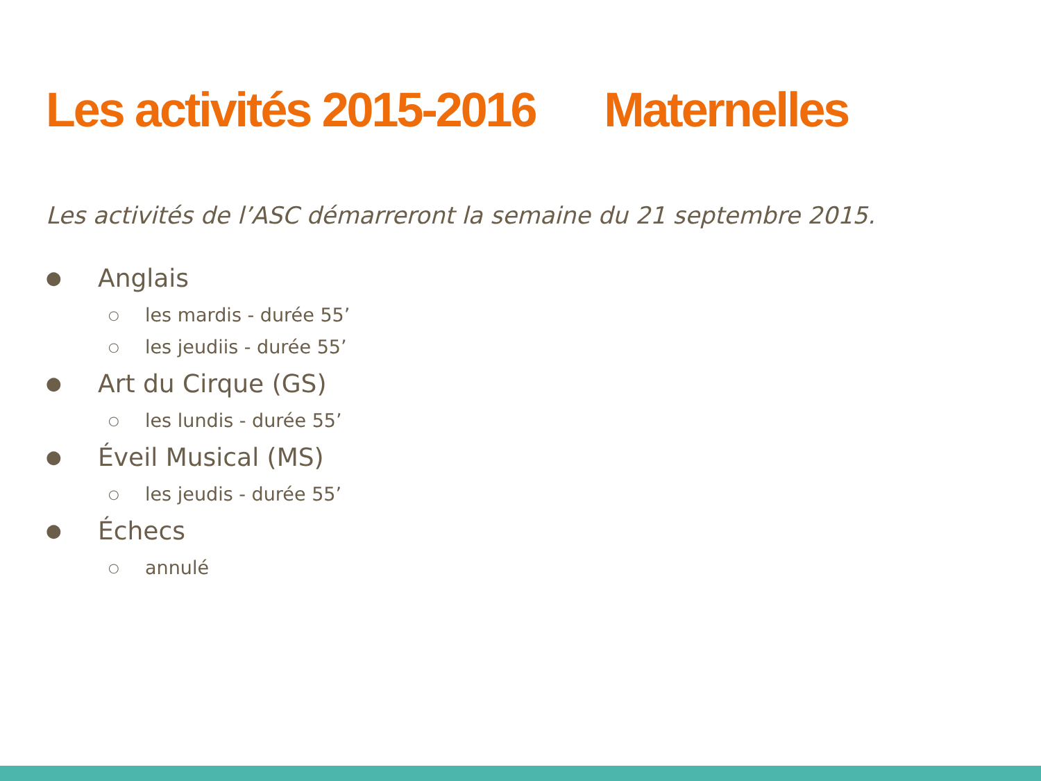Les activités 2015-2016 Maternelles
Les activités de l’ASC démarreront la semaine du 21 septembre 2015.
● Anglais
○ les mardis - durée 55’
○ les jeudiis - durée 55’
● Art du Cirque (GS)
○ les lundis - durée 55’
● Éveil Musical (MS)
○ les jeudis - durée 55’
● Échecs
○ annulé